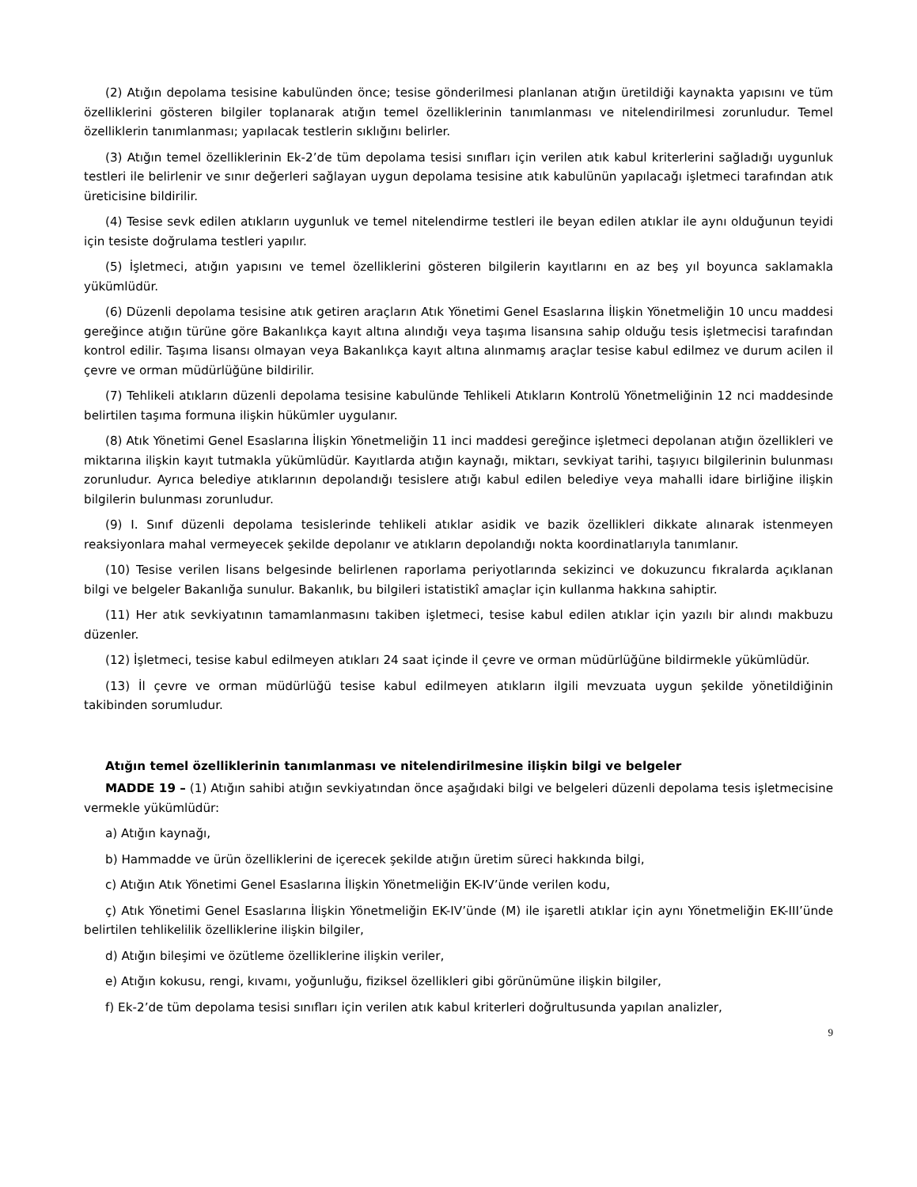(2) Atığın depolama tesisine kabulünden önce; tesise gönderilmesi planlanan atığın üretildiği kaynakta yapısını ve tüm özelliklerini gösteren bilgiler toplanarak atığın temel özelliklerinin tanımlanması ve nitelendirilmesi zorunludur. Temel özelliklerin tanımlanması; yapılacak testlerin sıklığını belirler.
(3) Atığın temel özelliklerinin Ek-2’de tüm depolama tesisi sınıfları için verilen atık kabul kriterlerini sağladığı uygunluk testleri ile belirlenir ve sınır değerleri sağlayan uygun depolama tesisine atık kabulünün yapılacağı işletmeci tarafından atık üreticisine bildirilir.
(4) Tesise sevk edilen atıkların uygunluk ve temel nitelendirme testleri ile beyan edilen atıklar ile aynı olduğunun teyidi için tesiste doğrulama testleri yapılır.
(5) İşletmeci, atığın yapısını ve temel özelliklerini gösteren bilgilerin kayıtlarını en az beş yıl boyunca saklamakla yükümlüdür.
(6) Düzenli depolama tesisine atık getiren araçların Atık Yönetimi Genel Esaslarına İlişkin Yönetmeliğin 10 uncu maddesi gereğince atığın türüne göre Bakanlıkça kayıt altına alındığı veya taşıma lisansına sahip olduğu tesis işletmecisi tarafından kontrol edilir. Taşıma lisansı olmayan veya Bakanlıkça kayıt altına alınmamış araçlar tesise kabul edilmez ve durum acilen il çevre ve orman müdürlüğüne bildirilir.
(7) Tehlikeli atıkların düzenli depolama tesisine kabulünde Tehlikeli Atıkların Kontrolü Yönetmeliğinin 12 nci maddesinde belirtilen taşıma formuna ilişkin hükümler uygulanır.
(8) Atık Yönetimi Genel Esaslarına İlişkin Yönetmeliğin 11 inci maddesi gereğince işletmeci depolanan atığın özellikleri ve miktarına ilişkin kayıt tutmakla yükümlüdür. Kayıtlarda atığın kaynağı, miktarı, sevkiyat tarihi, taşıyıcı bilgilerinin bulunması zorunludur. Ayrıca belediye atıklarının depolandığı tesislere atığı kabul edilen belediye veya mahalli idare birliğine ilişkin bilgilerin bulunması zorunludur.
(9) I. Sınıf düzenli depolama tesislerinde tehlikeli atıklar asidik ve bazik özellikleri dikkate alınarak istenmeyen reaksiyonlara mahal vermeyecek şekilde depolanır ve atıkların depolandığı nokta koordinatlarıyla tanımlanır.
(10) Tesise verilen lisans belgesinde belirlenen raporlama periyotlarında sekizinci ve dokuzuncu fıkralarda açıklanan bilgi ve belgeler Bakanlığa sunulur. Bakanlık, bu bilgileri istatistikî amaçlar için kullanma hakkına sahiptir.
(11) Her atık sevkiyatının tamamlanmasını takiben işletmeci, tesise kabul edilen atıklar için yazılı bir alındı makbuzu düzenler.
(12) İşletmeci, tesise kabul edilmeyen atıkları 24 saat içinde il çevre ve orman müdürlüğüne bildirmekle yükümlüdür.
(13) İl çevre ve orman müdürlüğü tesise kabul edilmeyen atıkların ilgili mevzuata uygun şekilde yönetildiğinin takibinden sorumludur.
Atığın temel özelliklerinin tanımlanması ve nitelendirilmesine ilişkin bilgi ve belgeler
MADDE 19 – (1) Atığın sahibi atığın sevkiyatından önce aşağıdaki bilgi ve belgeleri düzenli depolama tesis işletmecisine vermekle yükümlüdür:
a) Atığın kaynağı,
b) Hammadde ve ürün özelliklerini de içerecek şekilde atığın üretim süreci hakkında bilgi,
c) Atığın Atık Yönetimi Genel Esaslarına İlişkin Yönetmeliğin EK-IV’ünde verilen kodu,
ç) Atık Yönetimi Genel Esaslarına İlişkin Yönetmeliğin EK-IV’ünde (M) ile işaretli atıklar için aynı Yönetmeliğin EK-III’ünde belirtilen tehlikelilik özelliklerine ilişkin bilgiler,
d) Atığın bileşimi ve özütleme özelliklerine ilişkin veriler,
e) Atığın kokusu, rengi, kıvamı, yoğunluğu, fiziksel özellikleri gibi görünümüne ilişkin bilgiler,
f) Ek-2’de tüm depolama tesisi sınıfları için verilen atık kabul kriterleri doğrultusunda yapılan analizler,
9